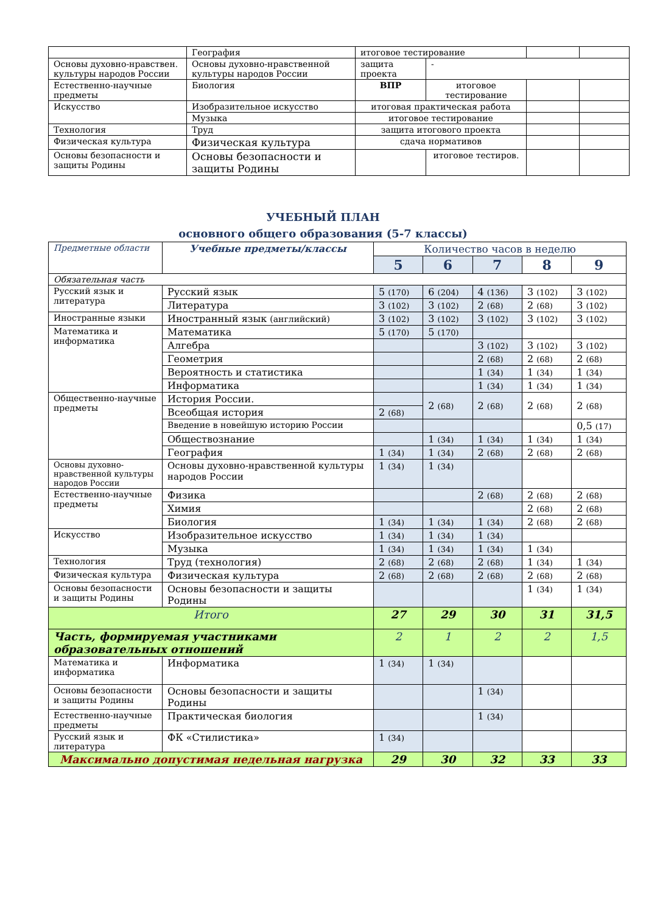| | География | итоговое тестирование | | | |
| Основы духовно-нравствен. культуры народов России | Основы духовно-нравственной культуры народов России | защита проекта | - | | |
| Естественно-научные предметы | Биология | ВПР | итоговое тестирование | | |
| Искусство | Изобразительное искусство | итоговая практическая работа | | | |
| | Музыка | итоговое тестирование | | | |
| Технология | Труд | защита итогового проекта | | | |
| Физическая культура | Физическая культура | сдача нормативов | | | |
| Основы безопасности и защиты Родины | Основы безопасности и защиты Родины | | итоговое тестиров. | | |
УЧЕБНЫЙ ПЛАН
основного общего образования (5-7 классы)
| Предметные области | Учебные предметы/классы | Количество часов в неделю | | | | |
| --- | --- | --- | --- | --- | --- | --- |
| | | 5 | 6 | 7 | 8 | 9 |
| Обязательная часть | | | | | | |
| Русский язык и литература | Русский язык | 5 (170) | 6 (204) | 4 (136) | 3 (102) | 3 (102) |
| | Литература | 3 (102) | 3 (102) | 2 (68) | 2 (68) | 3 (102) |
| Иностранные языки | Иностранный язык (английский) | 3 (102) | 3 (102) | 3 (102) | 3 (102) | 3 (102) |
| Математика и информатика | Математика | 5 (170) | 5 (170) | | | |
| | Алгебра | | | 3 (102) | 3 (102) | 3 (102) |
| | Геометрия | | | 2 (68) | 2 (68) | 2 (68) |
| | Вероятность и статистика | | | 1 (34) | 1 (34) | 1 (34) |
| | Информатика | | | 1 (34) | 1 (34) | 1 (34) |
| Общественно-научные предметы | История России. | | 2 (68) | 2 (68) | 2 (68) | 2 (68) |
| | Всеобщая история | 2 (68) | | | | |
| | Введение в новейшую историю России | | | | | 0,5 (17) |
| | Обществознание | | 1 (34) | 1 (34) | 1 (34) | 1 (34) |
| | География | 1 (34) | 1 (34) | 2 (68) | 2 (68) | 2 (68) |
| Основы духовно-нравственной культуры народов России | Основы духовно-нравственной культуры народов России | 1 (34) | 1 (34) | | | |
| Естественно-научные предметы | Физика | | | 2 (68) | 2 (68) | 2 (68) |
| | Химия | | | | 2 (68) | 2 (68) |
| | Биология | 1 (34) | 1 (34) | 1 (34) | 2 (68) | 2 (68) |
| Искусство | Изобразительное искусство | 1 (34) | 1 (34) | 1 (34) | | |
| | Музыка | 1 (34) | 1 (34) | 1 (34) | 1 (34) | |
| Технология | Труд (технология) | 2 (68) | 2 (68) | 2 (68) | 1 (34) | 1 (34) |
| Физическая культура | Физическая культура | 2 (68) | 2 (68) | 2 (68) | 2 (68) | 2 (68) |
| Основы безопасности и защиты Родины | Основы безопасности и защиты Родины | | | | 1 (34) | 1 (34) |
| Итого | | 27 | 29 | 30 | 31 | 31,5 |
| Часть, формируемая участниками образовательных отношений | | 2 | 1 | 2 | 2 | 1,5 |
| Математика и информатика | Информатика | 1 (34) | 1 (34) | | | |
| Основы безопасности и защиты Родины | Основы безопасности и защиты Родины | | | 1 (34) | | |
| Естественно-научные предметы | Практическая биология | | | 1 (34) | | |
| Русский язык и литература | ФК «Стилистика» | 1 (34) | | | | |
| Максимально допустимая недельная нагрузка | | 29 | 30 | 32 | 33 | 33 |